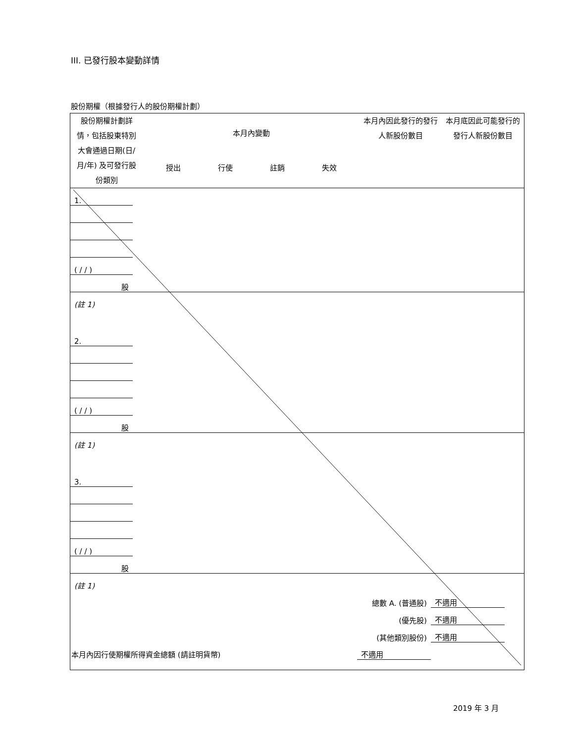III. 已發行股本變動詳情
股份期權（根據發行人的股份期權計劃）
| 股份期權計劃詳情，包括股東特別大會通過日期(日/月/年) 及可發行股份類別 | 本月內變動 授出 行使 註銷 失效 | 本月內因此發行的發行人新股份數目 | 本月底因此可能發行的發行人新股份數目 |
| 1. | | | | | | |
| ( / / ) | | | | | | |
| 股 | | | | | | |
| (註 1) | | | | | | |
| 2. | | | | | | |
| ( / / ) | | | | | | |
| 股 | | | | | | |
| (註 1) | | | | | | |
| 3. | | | | | | |
| ( / / ) | | | | | | |
| 股 | | | | | | |
| (註 1) | | | | | | |
| 總數 A. (普通股) | | | | | 不適用 | |
| (優先股) | | | | | 不適用 | |
| (其他類別股份) | | | | | 不適用 | |
| 本月內因行使期權所得資金總額 (請註明貨幣) | | | 不適用 | | | |
2019 年 3 月